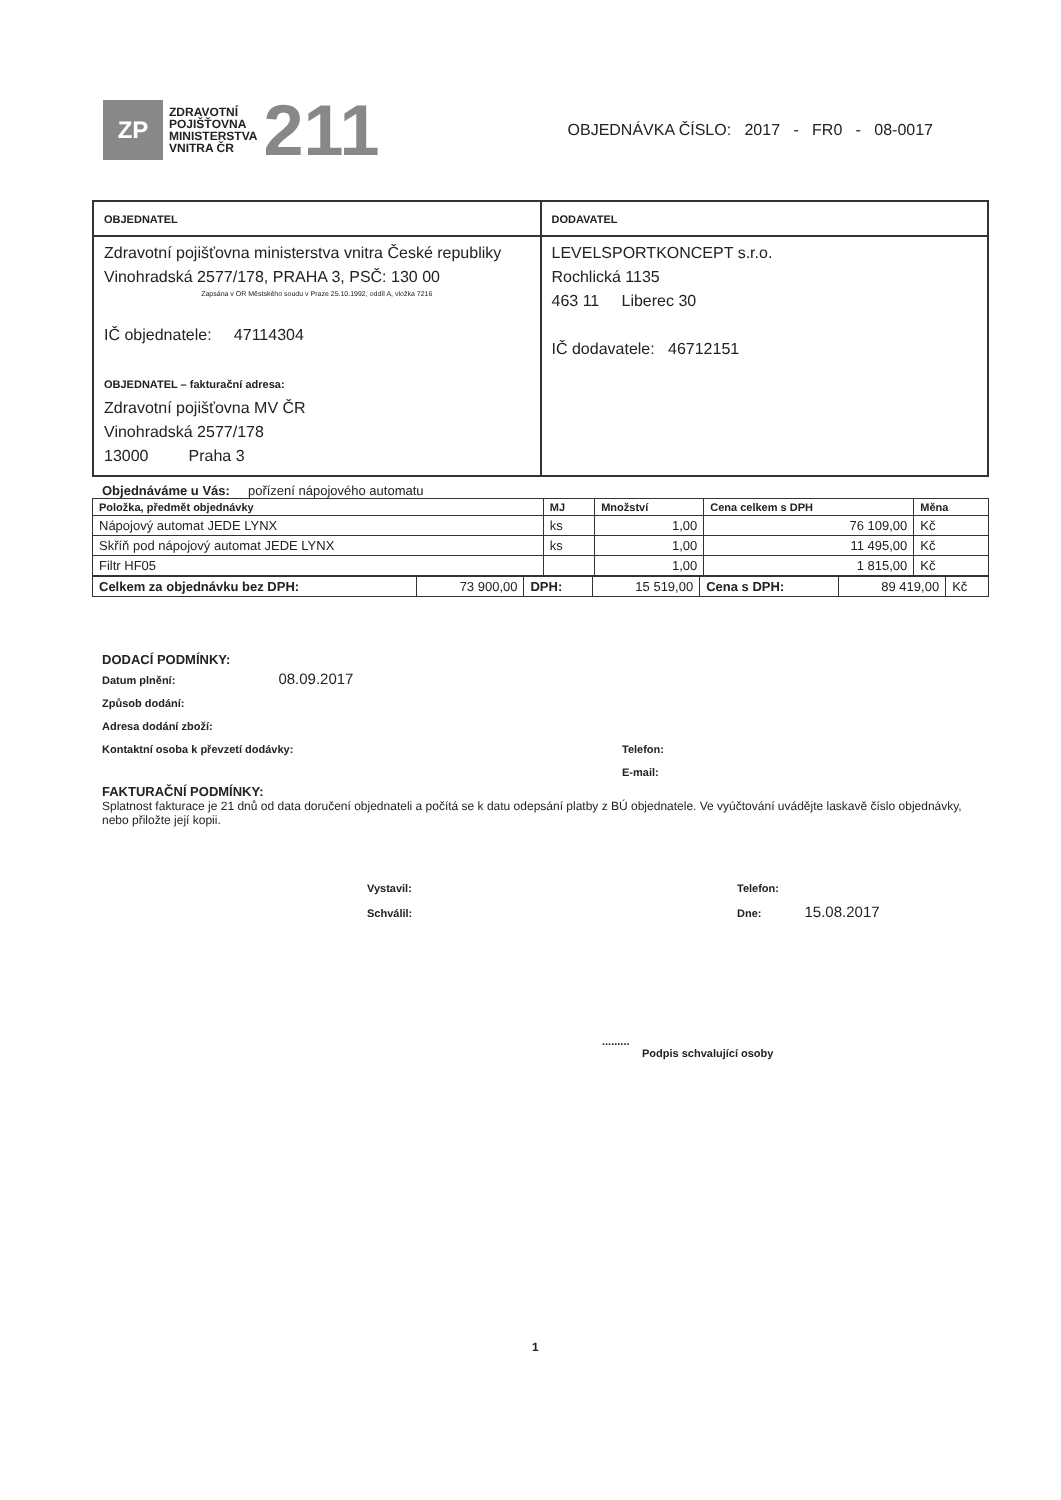ZP
ZDRAVOTNÍ
POJIŠŤOVNA
MINISTERSTVA
VNITRA ČR
211
OBJEDNÁVKA ČÍSLO: 2017 - FR0 - 08-0017
| OBJEDNATEL | DODAVATEL |
| Zdravotní pojišťovna ministerstva vnitra České republiky Vinohradská 2577/178, PRAHA 3, PSČ: 130 00 Zapsána v OR Městského soudu v Praze 25.10.1992, oddíl A, vložka 7216 IČ objednatele: 47114304 OBJEDNATEL – fakturační adresa: Zdravotní pojišťovna MV ČR Vinohradská 2577/178 13000 Praha 3 | LEVELSPORTKONCEPT s.r.o. Rochlická 1135 463 11 Liberec 30 IČ dodavatele: 46712151 |
Objednáváme u Vás: pořízení nápojového automatu
| Položka, předmět objednávky | MJ | Množství | Cena celkem s DPH | Měna |
| --- | --- | --- | --- | --- |
| Nápojový automat JEDE LYNX | ks | 1,00 | 76 109,00 | Kč |
| Skříň pod nápojový automat JEDE LYNX | ks | 1,00 | 11 495,00 | Kč |
| Filtr HF05 | | 1,00 | 1 815,00 | Kč |
| Celkem za objednávku bez DPH: | 73 900,00 | DPH: | 15 519,00 | Cena s DPH: | 89 419,00 | Kč |
DODACÍ PODMÍNKY:
Datum plnění: 08.09.2017
Způsob dodání:
Adresa dodání zboží:
Kontaktní osoba k převzetí dodávky: Telefon:
E-mail:
FAKTURAČNÍ PODMÍNKY:
Splatnost fakturace je 21 dnů od data doručení objednateli a počítá se k datu odepsání platby z BÚ objednatele. Ve vyúčtování uvádějte laskavě číslo objednávky, nebo přiložte její kopii.
Vystavil: Telefon:
Schválil: Dne: 15.08.2017
.........
Podpis schvalující osoby
1